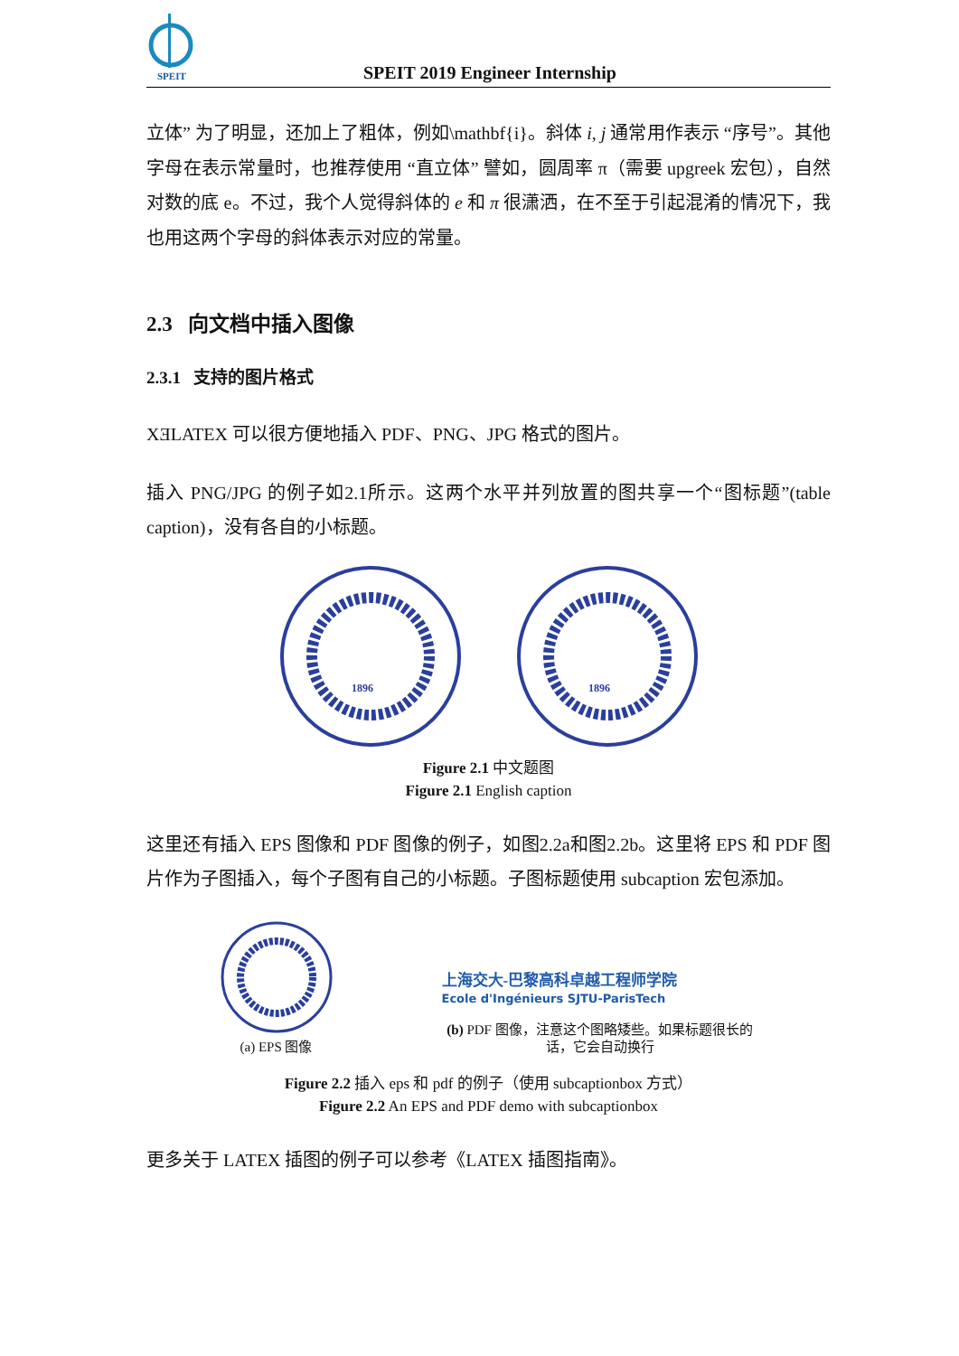SPEIT
SPEIT 2019 Engineer Internship
立体” 为了明显，还加上了粗体，例如\mathbf{i}。斜体 i, j 通常用作表示 “序号”。其他字母在表示常量时，也推荐使用 “直立体” 譬如，圆周率 π（需要 upgreek 宏包），自然对数的底 e。不过，我个人觉得斜体的 e 和 π 很潇洒，在不至于引起混淆的情况下，我也用这两个字母的斜体表示对应的常量。
2.3 向文档中插入图像
2.3.1 支持的图片格式
XƎLATEX 可以很方便地插入 PDF、PNG、JPG 格式的图片。
插入 PNG/JPG 的例子如2.1所示。这两个水平并列放置的图共享一个“图标题”(table caption)，没有各自的小标题。
1896
1896
Figure 2.1 中文题图
Figure 2.1 English caption
这里还有插入 EPS 图像和 PDF 图像的例子，如图2.2a和图2.2b。这里将 EPS 和 PDF 图片作为子图插入，每个子图有自己的小标题。子图标题使用 subcaption 宏包添加。
(a) EPS 图像
上海交大-巴黎高科卓越工程师学院
Ecole d'Ingénieurs SJTU-ParisTech
(b) PDF 图像，注意这个图略矮些。如果标题很长的话，它会自动换行
Figure 2.2 插入 eps 和 pdf 的例子（使用 subcaptionbox 方式）
Figure 2.2 An EPS and PDF demo with subcaptionbox
更多关于 LATEX 插图的例子可以参考《LATEX 插图指南》。